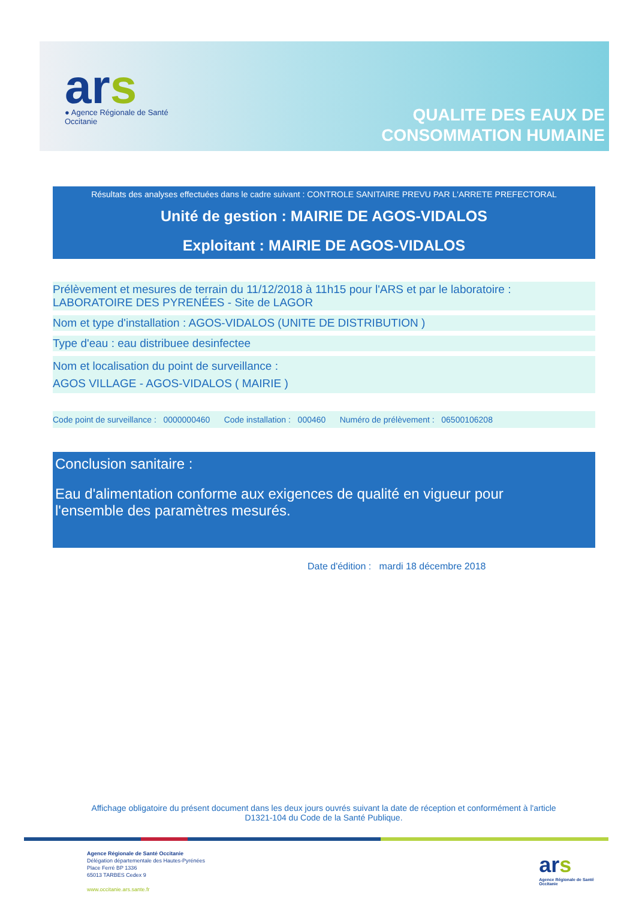ars
● Agence Régionale de Santé
Occitanie
QUALITE DES EAUX DE
CONSOMMATION HUMAINE
Résultats des analyses effectuées dans le cadre suivant : CONTROLE SANITAIRE PREVU PAR L'ARRETE PREFECTORAL
Unité de gestion : MAIRIE DE AGOS-VIDALOS
Exploitant : MAIRIE DE AGOS-VIDALOS
Prélèvement et mesures de terrain du 11/12/2018 à 11h15 pour l'ARS et par le laboratoire :
LABORATOIRE DES PYRENÉES - Site de LAGOR
Nom et type d'installation : AGOS-VIDALOS (UNITE DE DISTRIBUTION )
Type d'eau : eau distribuee desinfectee
Nom et localisation du point de surveillance :
AGOS VILLAGE - AGOS-VIDALOS ( MAIRIE )
Code point de surveillance : 0000000460 Code installation : 000460 Numéro de prélèvement : 06500106208
Conclusion sanitaire :
Eau d'alimentation conforme aux exigences de qualité en vigueur pour
l'ensemble des paramètres mesurés.
Date d'édition : mardi 18 décembre 2018
Affichage obligatoire du présent document dans les deux jours ouvrés suivant la date de réception et conformément à l'article D1321-104 du Code de la Santé Publique.
Agence Régionale de Santé Occitanie
Délégation départementale des Hautes-Pyrénées
Place Ferré BP 1336
65013 TARBES Cedex 9
www.occitanie.ars.sante.fr
ars
Agence Régionale de Santé
Occitanie